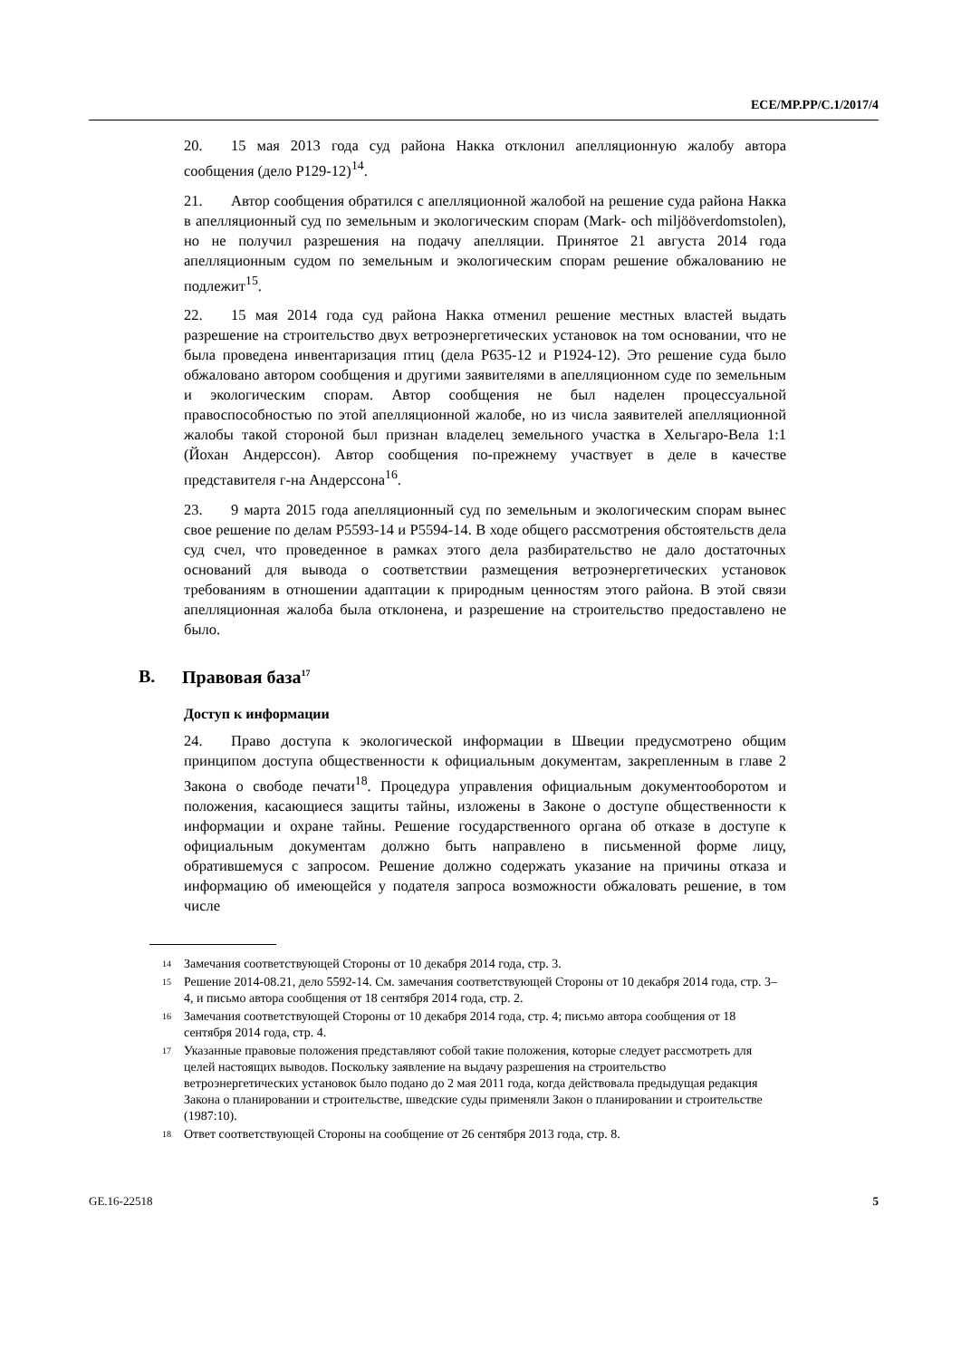ECE/MP.PP/C.1/2017/4
20. 15 мая 2013 года суд района Накка отклонил апелляционную жалобу автора сообщения (дело P129-12)<sup>14</sup>.
21. Автор сообщения обратился с апелляционной жалобой на решение суда района Накка в апелляционный суд по земельным и экологическим спорам (Mark- och miljööverdomstolen), но не получил разрешения на подачу апелляции. Принятое 21 августа 2014 года апелляционным судом по земельным и экологическим спорам решение обжалованию не подлежит<sup>15</sup>.
22. 15 мая 2014 года суд района Накка отменил решение местных властей выдать разрешение на строительство двух ветроэнергетических установок на том основании, что не была проведена инвентаризация птиц (дела P635-12 и P1924-12). Это решение суда было обжаловано автором сообщения и другими заявителями в апелляционном суде по земельным и экологическим спорам. Автор сообщения не был наделен процессуальной правоспособностью по этой апелляционной жалобе, но из числа заявителей апелляционной жалобы такой стороной был признан владелец земельного участка в Хельгаро-Вела 1:1 (Йохан Андерссон). Автор сообщения по-прежнему участвует в деле в качестве представителя г-на Андерссона<sup>16</sup>.
23. 9 марта 2015 года апелляционный суд по земельным и экологическим спорам вынес свое решение по делам P5593-14 и P5594-14. В ходе общего рассмотрения обстоятельств дела суд счел, что проведенное в рамках этого дела разбирательство не дало достаточных оснований для вывода о соответствии размещения ветроэнергетических установок требованиям в отношении адаптации к природным ценностям этого района. В этой связи апелляционная жалоба была отклонена, и разрешение на строительство предоставлено не было.
B. Правовая база<sup>17</sup>
Доступ к информации
24. Право доступа к экологической информации в Швеции предусмотрено общим принципом доступа общественности к официальным документам, закрепленным в главе 2 Закона о свободе печати<sup>18</sup>. Процедура управления официальным документооборотом и положения, касающиеся защиты тайны, изложены в Законе о доступе общественности к информации и охране тайны. Решение государственного органа об отказе в доступе к официальным документам должно быть направлено в письменной форме лицу, обратившемуся с запросом. Решение должно содержать указание на причины отказа и информацию об имеющейся у подателя запроса возможности обжаловать решение, в том числе
<sup>14</sup>
Замечания соответствующей Стороны от 10 декабря 2014 года, стр. 3.
<sup>15</sup>
Решение 2014-08.21, дело 5592-14. См. замечания соответствующей Стороны от 10 декабря 2014 года, стр. 3–4, и письмо автора сообщения от 18 сентября 2014 года, стр. 2.
<sup>16</sup>
Замечания соответствующей Стороны от 10 декабря 2014 года, стр. 4; письмо автора сообщения от 18 сентября 2014 года, стр. 4.
<sup>17</sup>
Указанные правовые положения представляют собой такие положения, которые следует рассмотреть для целей настоящих выводов. Поскольку заявление на выдачу разрешения на строительство ветроэнергетических установок было подано до 2 мая 2011 года, когда действовала предыдущая редакция Закона о планировании и строительстве, шведские суды применяли Закон о планировании и строительстве (1987:10).
<sup>18</sup>
Ответ соответствующей Стороны на сообщение от 26 сентября 2013 года, стр. 8.
GE.16-22518 5